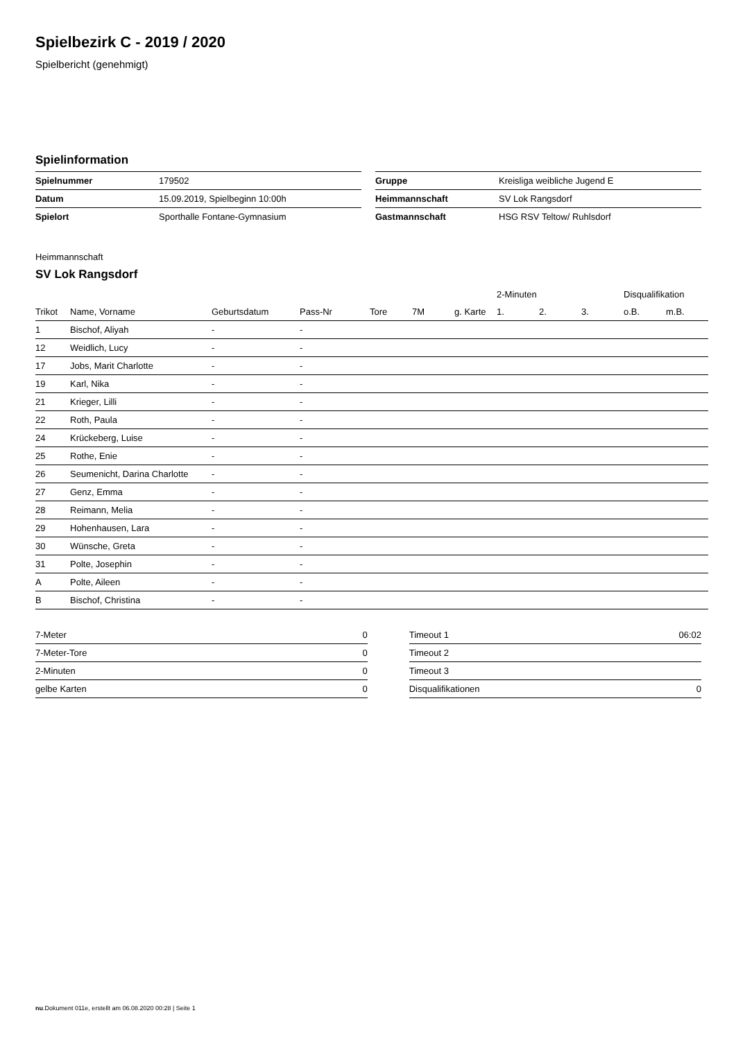Spielbezirk C - 2019 / 2020
Spielbericht (genehmigt)
Spielinformation
| Spielnummer | 179502 |
| Datum | 15.09.2019, Spielbeginn 10:00h |
| Spielort | Sporthalle Fontane-Gymnasium |
| Gruppe | Kreisliga weibliche Jugend E |
| Heimmannschaft | SV Lok Rangsdorf |
| Gastmannschaft | HSG RSV Teltow/ Ruhlsdorf |
Heimmannschaft
SV Lok Rangsdorf
| | | | | | | | 2-Minuten | | | Disqualifikation | |
| --- | --- | --- | --- | --- | --- | --- | --- | --- | --- | --- | --- |
| Trikot | Name, Vorname | Geburtsdatum | Pass-Nr | Tore | 7M | g. Karte | 1. | 2. | 3. | o.B. | m.B. |
| 1 | Bischof, Aliyah | - | - | | | | | | | | |
| 12 | Weidlich, Lucy | - | - | | | | | | | | |
| 17 | Jobs, Marit Charlotte | - | - | | | | | | | | |
| 19 | Karl, Nika | - | - | | | | | | | | |
| 21 | Krieger, Lilli | - | - | | | | | | | | |
| 22 | Roth, Paula | - | - | | | | | | | | |
| 24 | Krückeberg, Luise | - | - | | | | | | | | |
| 25 | Rothe, Enie | - | - | | | | | | | | |
| 26 | Seumenicht, Darina Charlotte | - | - | | | | | | | | |
| 27 | Genz, Emma | - | - | | | | | | | | |
| 28 | Reimann, Melia | - | - | | | | | | | | |
| 29 | Hohenhausen, Lara | - | - | | | | | | | | |
| 30 | Wünsche, Greta | - | - | | | | | | | | |
| 31 | Polte, Josephin | - | - | | | | | | | | |
| A | Polte, Aileen | - | - | | | | | | | | |
| B | Bischof, Christina | - | - | | | | | | | | |
| 7-Meter | 0 |
| 7-Meter-Tore | 0 |
| 2-Minuten | 0 |
| gelbe Karten | 0 |
| Timeout 1 | 06:02 |
| Timeout 2 | |
| Timeout 3 | |
| Disqualifikationen | 0 |
nu.Dokument 011e, erstellt am 06.08.2020 00:28 | Seite 1